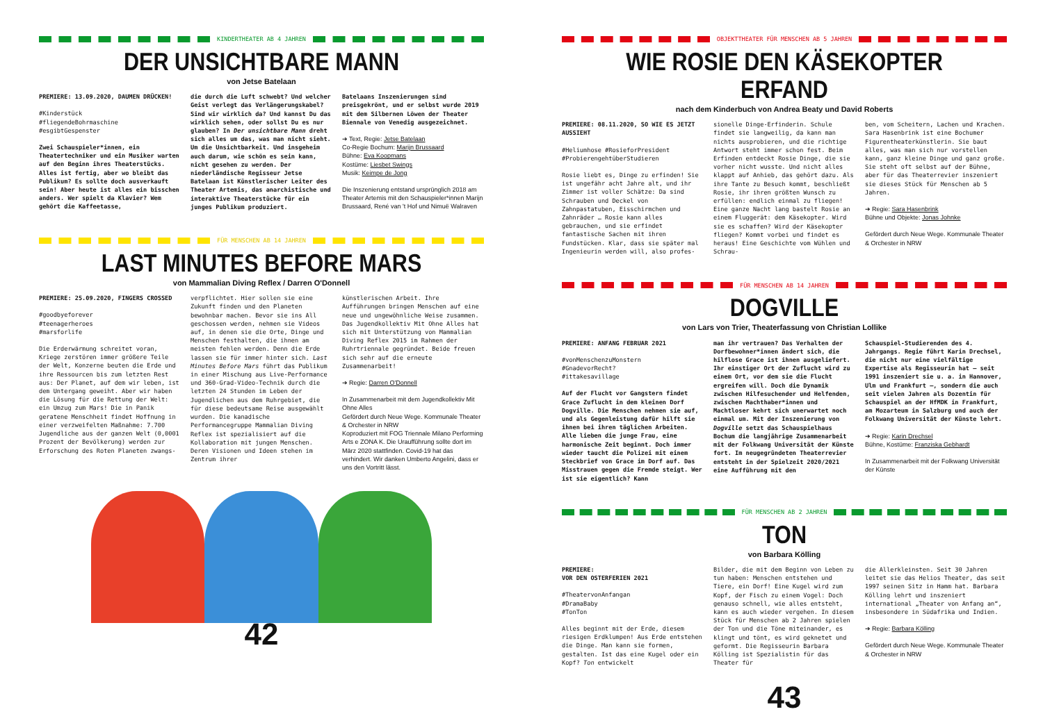KINDERTHEATER AB 4 JAHREN
DER UNSICHTBARE MANN
von Jetse Batelaan
PREMIERE: 13.09.2020, DAUMEN DRÜCKEN!
#Kinderstück
#fliegendeBohrmaschine
#esgibtGespenster
Zwei Schauspieler*innen, ein Theatertechniker und ein Musiker warten auf den Beginn ihres Theaterstücks. Alles ist fertig, aber wo bleibt das Publikum? Es sollte doch ausverkauft sein! Aber heute ist alles ein bisschen anders. Wer spielt da Klavier? Wem gehört die Kaffeetasse,
die durch die Luft schwebt? Und welcher Geist verlegt das Verlängerungskabel? Sind wir wirklich da? Und kannst Du das wirklich sehen, oder sollst Du es nur glauben? In Der unsichtbare Mann dreht sich alles um das, was man nicht sieht. Um die Unsichtbarkeit. Und insgeheim auch darum, wie schön es sein kann, nicht gesehen zu werden. Der niederländische Regisseur Jetse Batelaan ist Künstlerischer Leiter des Theater Artemis, das anarchistische und interaktive Theaterstücke für ein junges Publikum produziert.
Batelaans Inszenierungen sind preisgekrönt, und er selbst wurde 2019 mit dem Silbernen Löwen der Theater Biennale von Venedig ausgezeichnet.
➔ Text, Regie: Jetse Batelaan
Co-Regie Bochum: Marijn Brussaard
Bühne: Eva Koopmans
Kostüme: Liesbet Swings
Musik: Keimpe de Jong
Die Inszenierung entstand ursprünglich 2018 am Theater Artemis mit den Schauspieler*innen Marijn Brussaard, René van 't Hof und Nimuë Walraven
FÜR MENSCHEN AB 14 JAHREN
LAST MINUTES BEFORE MARS
von Mammalian Diving Reflex / Darren O'Donnell
PREMIERE: 25.09.2020, FINGERS CROSSED
#goodbyeforever
#teenagerheroes
#marsforlife
Die Erderwärmung schreitet voran, Kriege zerstören immer größere Teile der Welt, Konzerne beuten die Erde und ihre Ressourcen bis zum letzten Rest aus: Der Planet, auf dem wir leben, ist dem Untergang geweiht. Aber wir haben die Lösung für die Rettung der Welt: ein Umzug zum Mars! Die in Panik geratene Menschheit findet Hoffnung in einer verzweifelten Maßnahme: 7.700 Jugendliche aus der ganzen Welt (0,0001 Prozent der Bevölkerung) werden zur Erforschung des Roten Planeten zwangs-
verpflichtet. Hier sollen sie eine Zukunft finden und den Planeten bewohnbar machen. Bevor sie ins All geschossen werden, nehmen sie Videos auf, in denen sie die Orte, Dinge und Menschen festhalten, die ihnen am meisten fehlen werden. Denn die Erde lassen sie für immer hinter sich. Last Minutes Before Mars führt das Publikum in einer Mischung aus Live-Performance und 360-Grad-Video-Technik durch die letzten 24 Stunden im Leben der Jugendlichen aus dem Ruhrgebiet, die für diese bedeutsame Reise ausgewählt wurden. Die kanadische Performancegruppe Mammalian Diving Reflex ist spezialisiert auf die Kollaboration mit jungen Menschen. Deren Visionen und Ideen stehen im Zentrum ihrer
künstlerischen Arbeit. Ihre Aufführungen bringen Menschen auf eine neue und ungewöhnliche Weise zusammen. Das Jugendkollektiv Mit Ohne Alles hat sich mit Unterstützung von Mammalian Diving Reflex 2015 im Rahmen der Ruhrtriennale gegründet. Beide freuen sich sehr auf die erneute Zusammenarbeit!
➔ Regie: Darren O'Donnell
In Zusammenarbeit mit dem Jugendkollektiv Mit Ohne Alles
Gefördert durch Neue Wege. Kommunale Theater & Orchester in NRW
Koproduziert mit FOG Triennale Milano Performing Arts e ZONA K. Die Uraufführung sollte dort im März 2020 stattfinden. Covid-19 hat das verhindert. Wir danken Umberto Angelini, dass er uns den Vortritt lässt.
42
OBJEKTTHEATER FÜR MENSCHEN AB 5 JAHREN
WIE ROSIE DEN KÄSEKOPTER ERFAND
nach dem Kinderbuch von Andrea Beaty und David Roberts
PREMIERE: 08.11.2020, SO WIE ES JETZT AUSSIEHT
#Heliumhose #RosieforPresident
#ProbierengehtüberStudieren
Rosie liebt es, Dinge zu erfinden! Sie ist ungefähr acht Jahre alt, und ihr Zimmer ist voller Schätze: Da sind Schrauben und Deckel von Zahnpastatuben, Eisschirmchen und Zahnräder … Rosie kann alles gebrauchen, und sie erfindet fantastische Sachen mit ihren Fundstücken. Klar, dass sie später mal Ingenieurin werden will, also profes-
sionelle Dinge-Erfinderin. Schule findet sie langweilig, da kann man nichts ausprobieren, und die richtige Antwort steht immer schon fest. Beim Erfinden entdeckt Rosie Dinge, die sie vorher nicht wusste. Und nicht alles klappt auf Anhieb, das gehört dazu. Als ihre Tante zu Besuch kommt, beschließt Rosie, ihr ihren größten Wunsch zu erfüllen: endlich einmal zu fliegen! Eine ganze Nacht lang bastelt Rosie an einem Fluggerät: dem Käsekopter. Wird sie es schaffen? Wird der Käsekopter fliegen? Kommt vorbei und findet es heraus! Eine Geschichte vom Wühlen und Schrau-
ben, vom Scheitern, Lachen und Krachen. Sara Hasenbrink ist eine Bochumer Figurentheaterkünstlerin. Sie baut alles, was man sich nur vorstellen kann, ganz kleine Dinge und ganz große. Sie steht oft selbst auf der Bühne, aber für das Theaterrevier inszeniert sie dieses Stück für Menschen ab 5 Jahren.
➔ Regie: Sara Hasenbrink
Bühne und Objekte: Jonas Johnke
Gefördert durch Neue Wege. Kommunale Theater & Orchester in NRW
FÜR MENSCHEN AB 14 JAHREN
DOGVILLE
von Lars von Trier, Theaterfassung von Christian Lollike
PREMIERE: ANFANG FEBRUAR 2021
#vonMenschenzuMonstern
#GnadevorRecht?
#ittakesavillage
Auf der Flucht vor Gangstern findet Grace Zuflucht in dem kleinen Dorf Dogville. Die Menschen nehmen sie auf, und als Gegenleistung dafür hilft sie ihnen bei ihren täglichen Arbeiten. Alle lieben die junge Frau, eine harmonische Zeit beginnt. Doch immer wieder taucht die Polizei mit einem Steckbrief von Grace im Dorf auf. Das Misstrauen gegen die Fremde steigt. Wer ist sie eigentlich? Kann
man ihr vertrauen? Das Verhalten der Dorfbewohner*innen ändert sich, die hilflose Grace ist ihnen ausgeliefert. Ihr einstiger Ort der Zuflucht wird zu einem Ort, vor dem sie die Flucht ergreifen will. Doch die Dynamik zwischen Hilfesuchender und Helfenden, zwischen Machthaber*innen und Machtloser kehrt sich unerwartet noch einmal um. Mit der Inszenierung von Dogville setzt das Schauspielhaus Bochum die langjährige Zusammenarbeit mit der Folkwang Universität der Künste fort. Im neugegründeten Theaterrevier entsteht in der Spielzeit 2020/2021 eine Aufführung mit den
Schauspiel-Studierenden des 4. Jahrgangs. Regie führt Karin Drechsel, die nicht nur eine vielfältige Expertise als Regisseurin hat – seit 1991 inszeniert sie u. a. in Hannover, Ulm und Frankfurt –, sondern die auch seit vielen Jahren als Dozentin für Schauspiel an der HfMDK in Frankfurt, am Mozarteum in Salzburg und auch der Folkwang Universität der Künste lehrt.
➔ Regie: Karin Drechsel
Bühne, Kostüme: Franziska Gebhardt
In Zusammenarbeit mit der Folkwang Universität der Künste
FÜR MENSCHEN AB 2 JAHREN
TON
von Barbara Kölling
PREMIERE:
VOR DEN OSTERFERIEN 2021
#TheatervonAnfangan
#DramaBaby
#TonTon
Alles beginnt mit der Erde, diesem riesigen Erdklumpen! Aus Erde entstehen die Dinge. Man kann sie formen, gestalten. Ist das eine Kugel oder ein Kopf? Ton entwickelt
Bilder, die mit dem Beginn von Leben zu tun haben: Menschen entstehen und Tiere, ein Dorf! Eine Kugel wird zum Kopf, der Fisch zu einem Vogel: Doch genauso schnell, wie alles entsteht, kann es auch wieder vergehen. In diesem Stück für Menschen ab 2 Jahren spielen der Ton und die Töne miteinander, es klingt und tönt, es wird geknetet und geformt. Die Regisseurin Barbara Kölling ist Spezialistin für das Theater für
die Allerkleinsten. Seit 30 Jahren leitet sie das Helios Theater, das seit 1997 seinen Sitz in Hamm hat. Barbara Kölling lehrt und inszeniert international „Theater von Anfang an“, insbesondere in Südafrika und Indien.
➔ Regie: Barbara Kölling
Gefördert durch Neue Wege. Kommunale Theater & Orchester in NRW
43